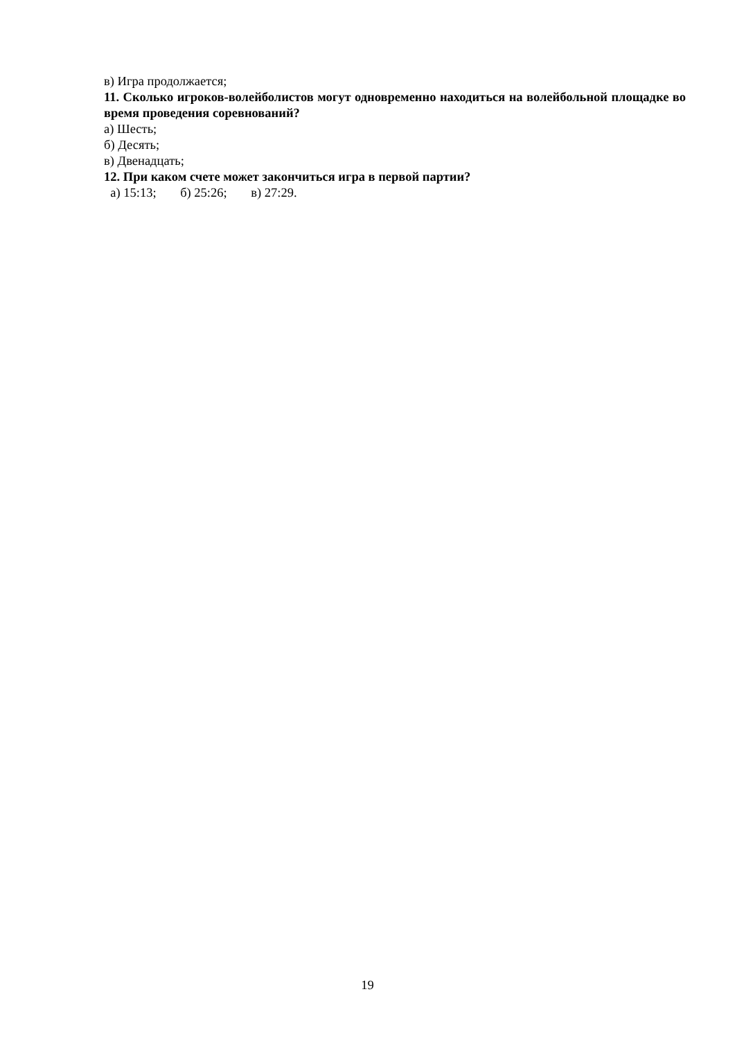в) Игра продолжается;
11. Сколько игроков-волейболистов могут одновременно находиться на волейбольной площадке во время проведения соревнований?
а) Шесть;
б) Десять;
в) Двенадцать;
12. При каком счете может закончиться игра в первой партии?
а) 15:13; б) 25:26; в) 27:29.
19